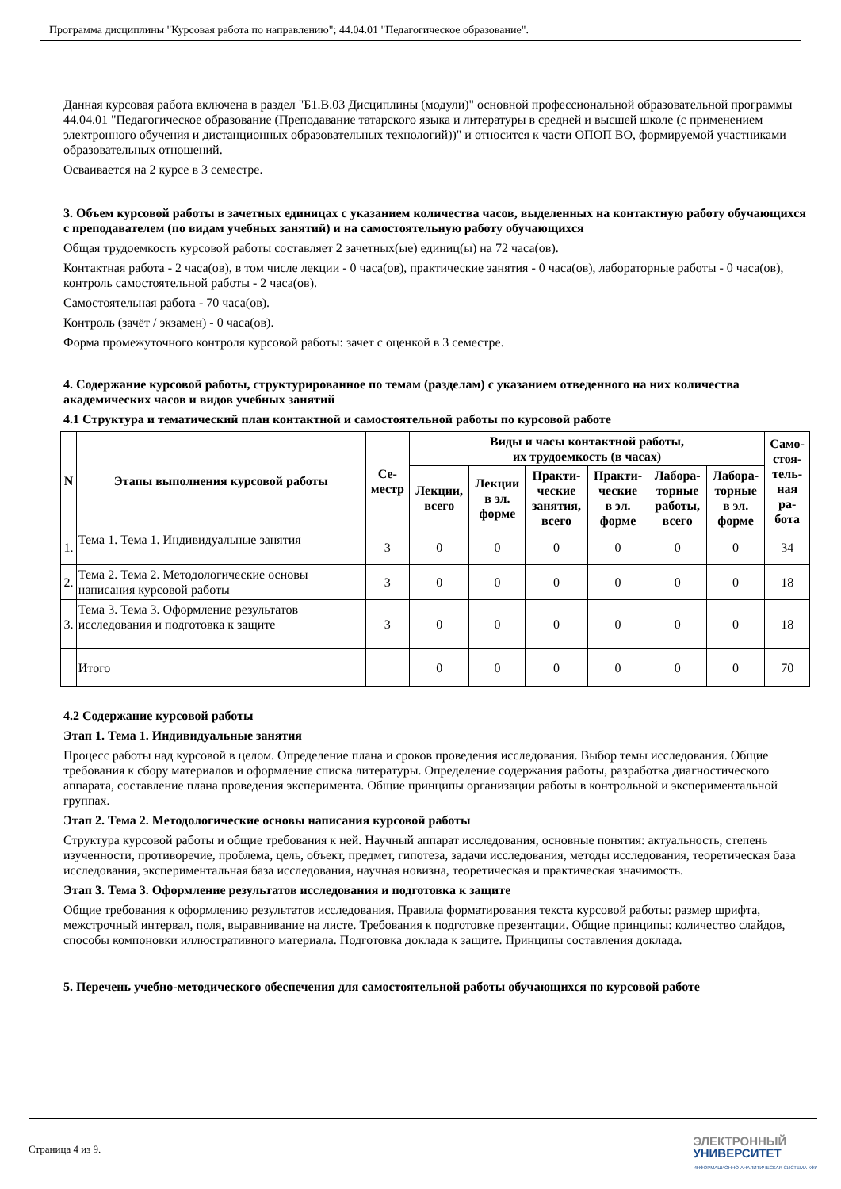Программа дисциплины "Курсовая работа по направлению"; 44.04.01 "Педагогическое образование".
Данная курсовая работа включена в раздел "Б1.В.03 Дисциплины (модули)" основной профессиональной образовательной программы 44.04.01 "Педагогическое образование (Преподавание татарского языка и литературы в средней и высшей школе (с применением электронного обучения и дистанционных образовательных технологий))" и относится к части ОПОП ВО, формируемой участниками образовательных отношений.
Осваивается на 2 курсе в 3 семестре.
3. Объем курсовой работы в зачетных единицах с указанием количества часов, выделенных на контактную работу обучающихся с преподавателем (по видам учебных занятий) и на самостоятельную работу обучающихся
Общая трудоемкость курсовой работы составляет 2 зачетных(ые) единиц(ы) на 72 часа(ов).
Контактная работа - 2 часа(ов), в том числе лекции - 0 часа(ов), практические занятия - 0 часа(ов), лабораторные работы - 0 часа(ов), контроль самостоятельной работы - 2 часа(ов).
Самостоятельная работа - 70 часа(ов).
Контроль (зачёт / экзамен) - 0 часа(ов).
Форма промежуточного контроля курсовой работы: зачет с оценкой в 3 семестре.
4. Содержание курсовой работы, структурированное по темам (разделам) с указанием отведенного на них количества академических часов и видов учебных занятий
4.1 Структура и тематический план контактной и самостоятельной работы по курсовой работе
| N | Этапы выполнения курсовой работы | Се- местр | Виды и часы контактной работы, их трудоемкость (в часах) | | | | | | Само- стоя- тель- ная ра- бота |
| --- | --- | --- | --- | --- | --- | --- | --- | --- | --- |
| | | | Лекции, всего | Лекции в эл. форме | Практи- ческие занятия, всего | Практи- ческие в эл. форме | Лабора- торные работы, всего | Лабора- торные в эл. форме | |
| 1. | Тема 1. Тема 1. Индивидуальные занятия | 3 | 0 | 0 | 0 | 0 | 0 | 0 | 34 |
| 2. | Тема 2. Тема 2. Методологические основы написания курсовой работы | 3 | 0 | 0 | 0 | 0 | 0 | 0 | 18 |
| 3. | Тема 3. Тема 3. Оформление результатов исследования и подготовка к защите | 3 | 0 | 0 | 0 | 0 | 0 | 0 | 18 |
| | Итого | | 0 | 0 | 0 | 0 | 0 | 0 | 70 |
4.2 Содержание курсовой работы
Этап 1. Тема 1. Индивидуальные занятия
Процесс работы над курсовой в целом. Определение плана и сроков проведения исследования. Выбор темы исследования. Общие требования к сбору материалов и оформление списка литературы. Определение содержания работы, разработка диагностического аппарата, составление плана проведения эксперимента. Общие принципы организации работы в контрольной и экспериментальной группах.
Этап 2. Тема 2. Методологические основы написания курсовой работы
Структура курсовой работы и общие требования к ней. Научный аппарат исследования, основные понятия: актуальность, степень изученности, противоречие, проблема, цель, объект, предмет, гипотеза, задачи исследования, методы исследования, теоретическая база исследования, экспериментальная база исследования, научная новизна, теоретическая и практическая значимость.
Этап 3. Тема 3. Оформление результатов исследования и подготовка к защите
Общие требования к оформлению результатов исследования. Правила форматирования текста курсовой работы: размер шрифта, межстрочный интервал, поля, выравнивание на листе. Требования к подготовке презентации. Общие принципы: количество слайдов, способы компоновки иллюстративного материала. Подготовка доклада к защите. Принципы составления доклада.
5. Перечень учебно-методического обеспечения для самостоятельной работы обучающихся по курсовой работе
Страница 4 из 9.
ЭЛЕКТРОННЫЙ
УНИВЕРСИТЕТ
ИНФОРМАЦИОННО-АНАЛИТИЧЕСКАЯ СИСТЕМА КФУ